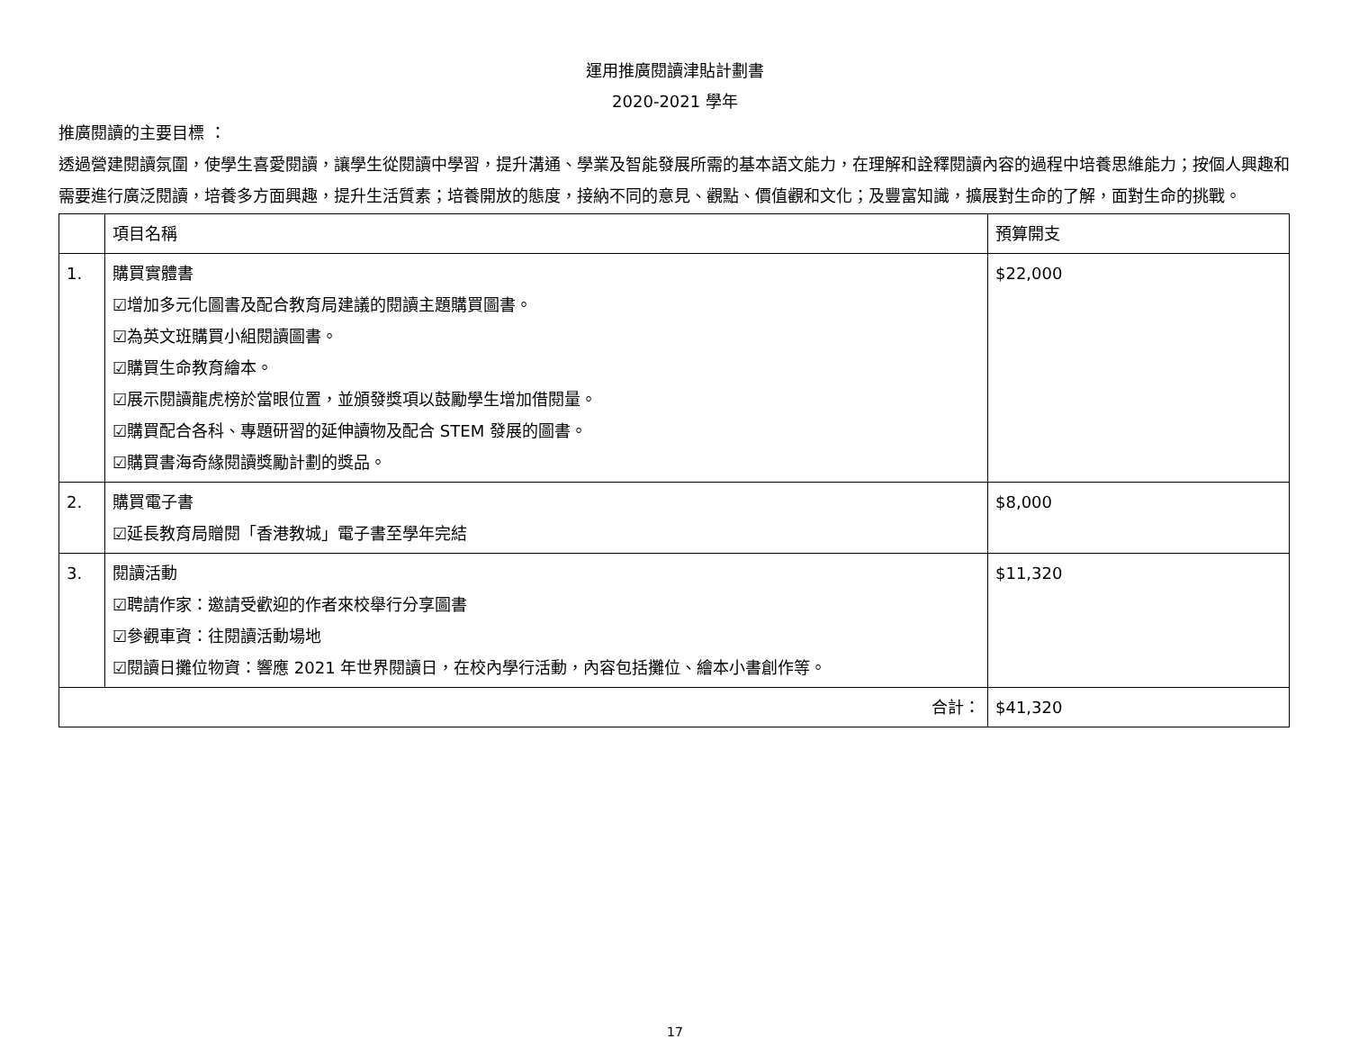運用推廣閱讀津貼計劃書
2020-2021 學年
推廣閱讀的主要目標 ：
透過營建閱讀氛圍，使學生喜愛閱讀，讓學生從閱讀中學習，提升溝通、學業及智能發展所需的基本語文能力，在理解和詮釋閱讀內容的過程中培養思維能力；按個人興趣和需要進行廣泛閱讀，培養多方面興趣，提升生活質素；培養開放的態度，接納不同的意見、觀點、價值觀和文化；及豐富知識，擴展對生命的了解，面對生命的挑戰。
| | 項目名稱 | 預算開支 |
| --- | --- | --- |
| 1. | 購買實體書 ☑增加多元化圖書及配合教育局建議的閱讀主題購買圖書。 ☑為英文班購買小組閱讀圖書。 ☑購買生命教育繪本。 ☑展示閱讀龍虎榜於當眼位置，並頒發獎項以鼓勵學生增加借閱量。 ☑購買配合各科、專題研習的延伸讀物及配合 STEM 發展的圖書。 ☑購買書海奇緣閱讀獎勵計劃的獎品。 | $22,000 |
| 2. | 購買電子書 ☑延長教育局贈閱「香港教城」電子書至學年完結 | $8,000 |
| 3. | 閱讀活動 ☑聘請作家：邀請受歡迎的作者來校舉行分享圖書 ☑參觀車資：往閱讀活動場地 ☑閱讀日攤位物資：響應 2021 年世界閱讀日，在校內學行活動，內容包括攤位、繪本小書創作等。 | $11,320 |
| 合計： | | $41,320 |
17